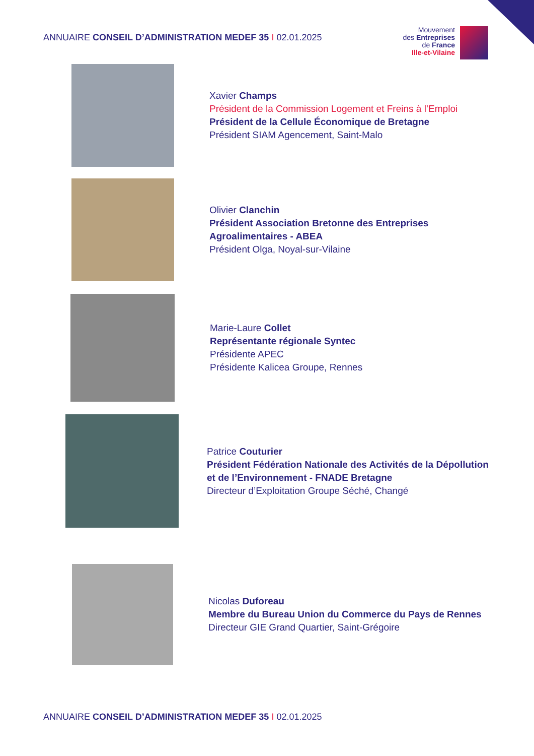ANNUAIRE CONSEIL D’ADMINISTRATION MEDEF 35 I 02.01.2025
Mouvement
des Entreprises
de France
Ille-et-Vilaine
Xavier Champs
Président de la Commission Logement et Freins à l’Emploi
Président de la Cellule Économique de Bretagne
Président SIAM Agencement, Saint-Malo
Olivier Clanchin
Président Association Bretonne des Entreprises
Agroalimentaires - ABEA
Président Olga, Noyal-sur-Vilaine
Marie-Laure Collet
Représentante régionale Syntec
Présidente APEC
Présidente Kalicea Groupe, Rennes
Patrice Couturier
Président Fédération Nationale des Activités de la Dépollution
et de l’Environnement - FNADE Bretagne
Directeur d’Exploitation Groupe Séché, Changé
Nicolas Duforeau
Membre du Bureau Union du Commerce du Pays de Rennes
Directeur GIE Grand Quartier, Saint-Grégoire
ANNUAIRE CONSEIL D’ADMINISTRATION MEDEF 35 I 02.01.2025